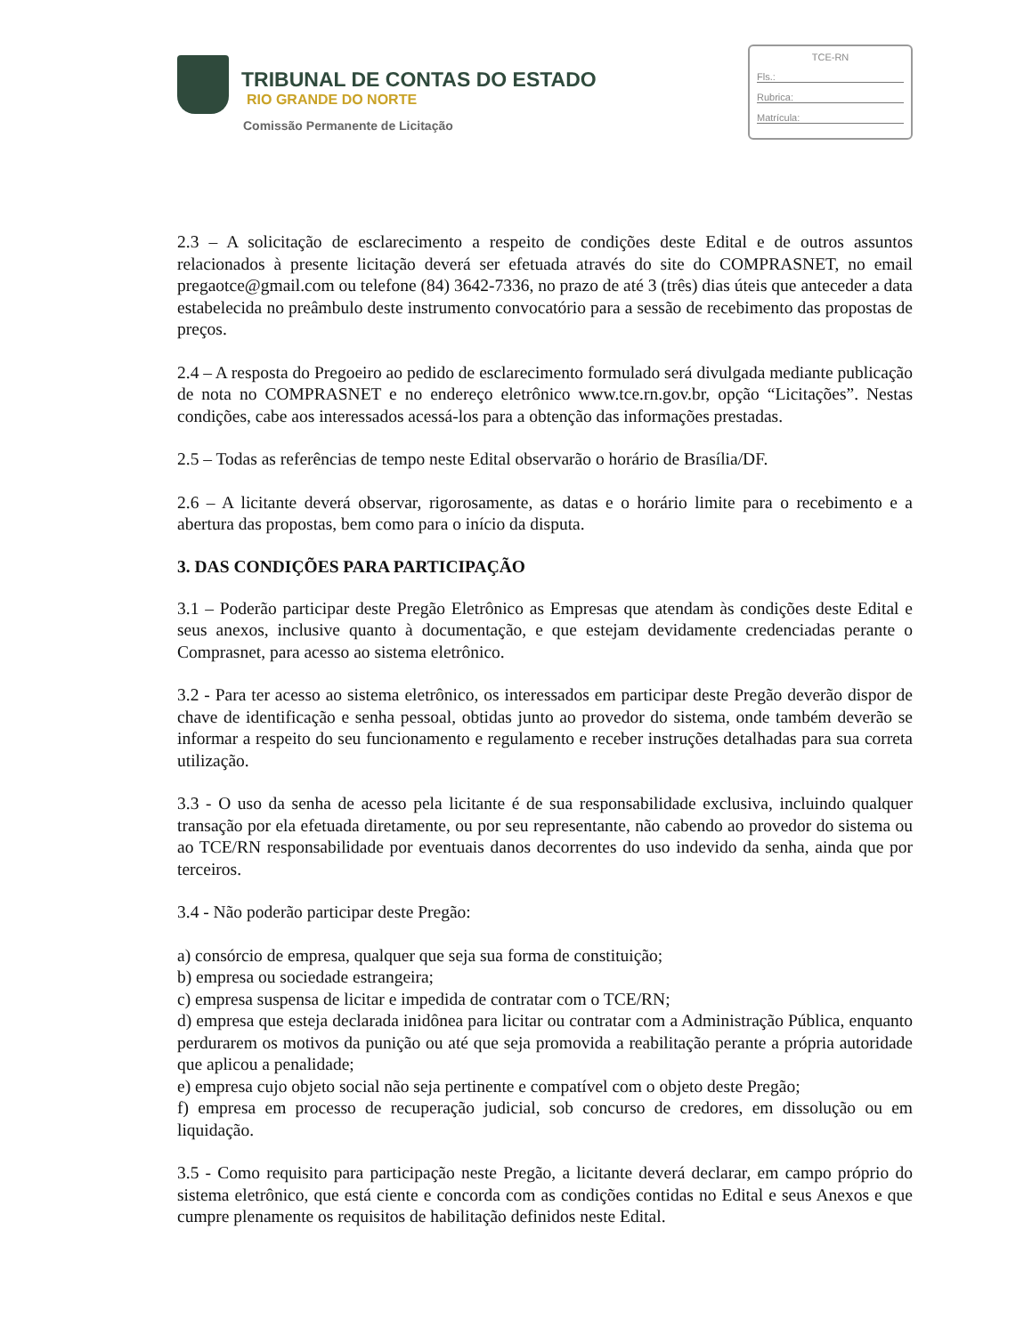TRIBUNAL DE CONTAS DO ESTADO
RIO GRANDE DO NORTE
Comissão Permanente de Licitação
TCE-RN
Fls.:
Rubrica:
Matrícula:
2.3 – A solicitação de esclarecimento a respeito de condições deste Edital e de outros assuntos relacionados à presente licitação deverá ser efetuada através do site do COMPRASNET, no email pregaotce@gmail.com ou telefone (84) 3642-7336, no prazo de até 3 (três) dias úteis que anteceder a data estabelecida no preâmbulo deste instrumento convocatório para a sessão de recebimento das propostas de preços.
2.4 – A resposta do Pregoeiro ao pedido de esclarecimento formulado será divulgada mediante publicação de nota no COMPRASNET e no endereço eletrônico www.tce.rn.gov.br, opção “Licitações”. Nestas condições, cabe aos interessados acessá-los para a obtenção das informações prestadas.
2.5 – Todas as referências de tempo neste Edital observarão o horário de Brasília/DF.
2.6 – A licitante deverá observar, rigorosamente, as datas e o horário limite para o recebimento e a abertura das propostas, bem como para o início da disputa.
3. DAS CONDIÇÕES PARA PARTICIPAÇÃO
3.1 – Poderão participar deste Pregão Eletrônico as Empresas que atendam às condições deste Edital e seus anexos, inclusive quanto à documentação, e que estejam devidamente credenciadas perante o Comprasnet, para acesso ao sistema eletrônico.
3.2 - Para ter acesso ao sistema eletrônico, os interessados em participar deste Pregão deverão dispor de chave de identificação e senha pessoal, obtidas junto ao provedor do sistema, onde também deverão se informar a respeito do seu funcionamento e regulamento e receber instruções detalhadas para sua correta utilização.
3.3 - O uso da senha de acesso pela licitante é de sua responsabilidade exclusiva, incluindo qualquer transação por ela efetuada diretamente, ou por seu representante, não cabendo ao provedor do sistema ou ao TCE/RN responsabilidade por eventuais danos decorrentes do uso indevido da senha, ainda que por terceiros.
3.4 - Não poderão participar deste Pregão:
a) consórcio de empresa, qualquer que seja sua forma de constituição;
b) empresa ou sociedade estrangeira;
c) empresa suspensa de licitar e impedida de contratar com o TCE/RN;
d) empresa que esteja declarada inidônea para licitar ou contratar com a Administração Pública, enquanto perdurarem os motivos da punição ou até que seja promovida a reabilitação perante a própria autoridade que aplicou a penalidade;
e) empresa cujo objeto social não seja pertinente e compatível com o objeto deste Pregão;
f) empresa em processo de recuperação judicial, sob concurso de credores, em dissolução ou em liquidação.
3.5 - Como requisito para participação neste Pregão, a licitante deverá declarar, em campo próprio do sistema eletrônico, que está ciente e concorda com as condições contidas no Edital e seus Anexos e que cumpre plenamente os requisitos de habilitação definidos neste Edital.